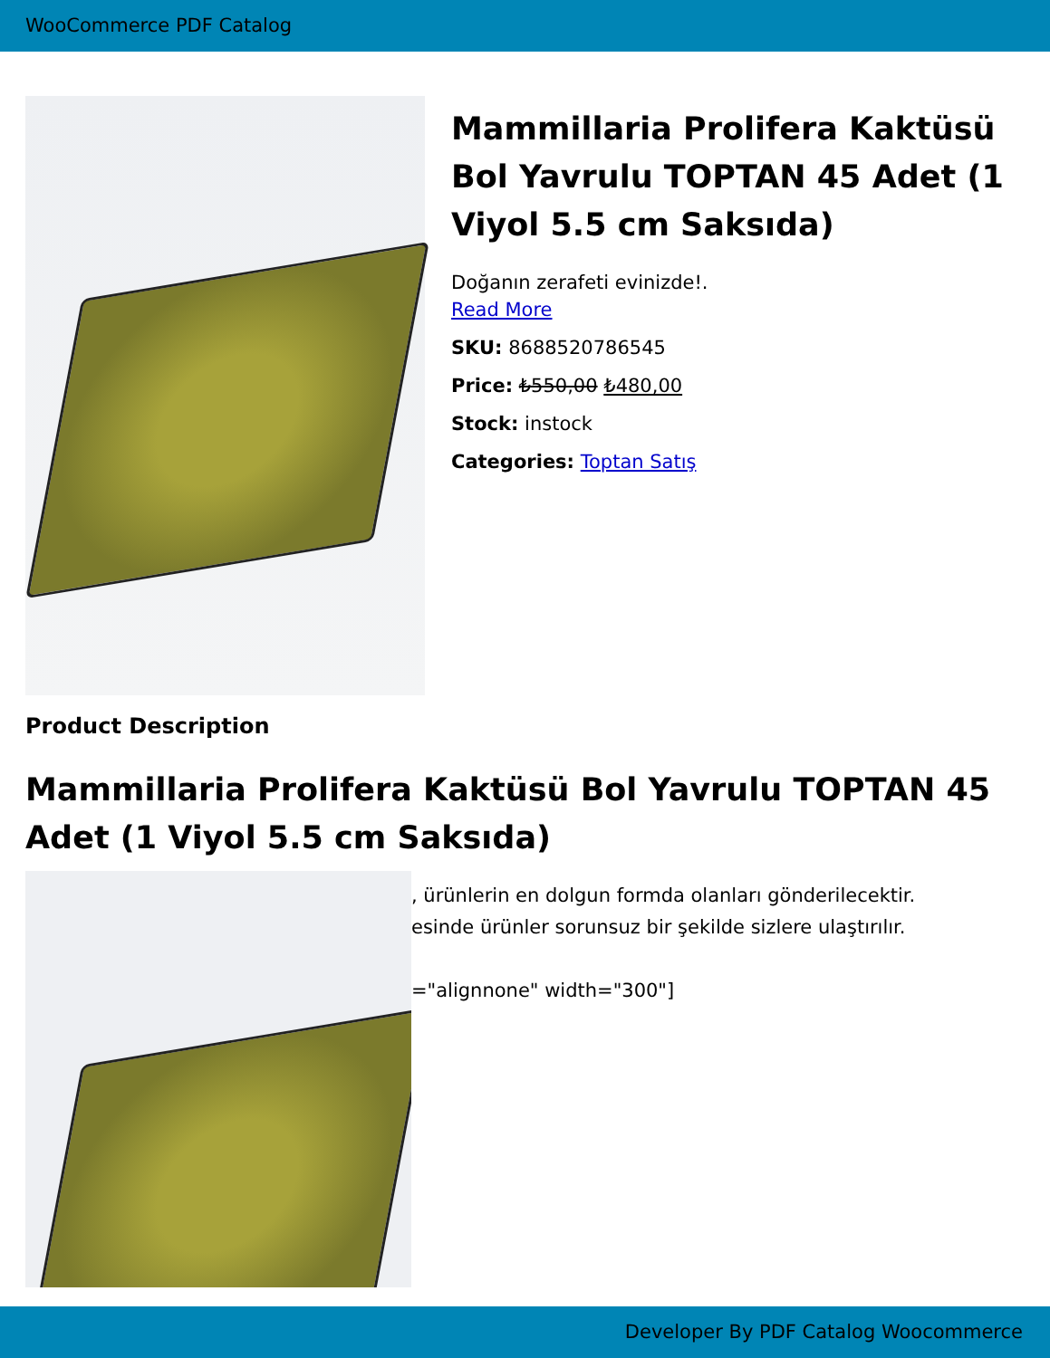WooCommerce PDF Catalog
Mammillaria Prolifera Kaktüsü Bol Yavrulu TOPTAN 45 Adet (1 Viyol 5.5 cm Saksıda)
Doğanın zerafeti evinizde!.
Read More
SKU: 8688520786545
Price: ₺550,00 ₺480,00
Stock: instock
Categories: Toptan Satış
Product Description
Mammillaria Prolifera Kaktüsü Bol Yavrulu TOPTAN 45 Adet (1 Viyol 5.5 cm Saksıda)
, ürünlerin en dolgun formda olanları gönderilecektir.
esinde ürünler sorunsuz bir şekilde sizlere ulaştırılır.
="alignnone" width="300"]
Developer By PDF Catalog Woocommerce